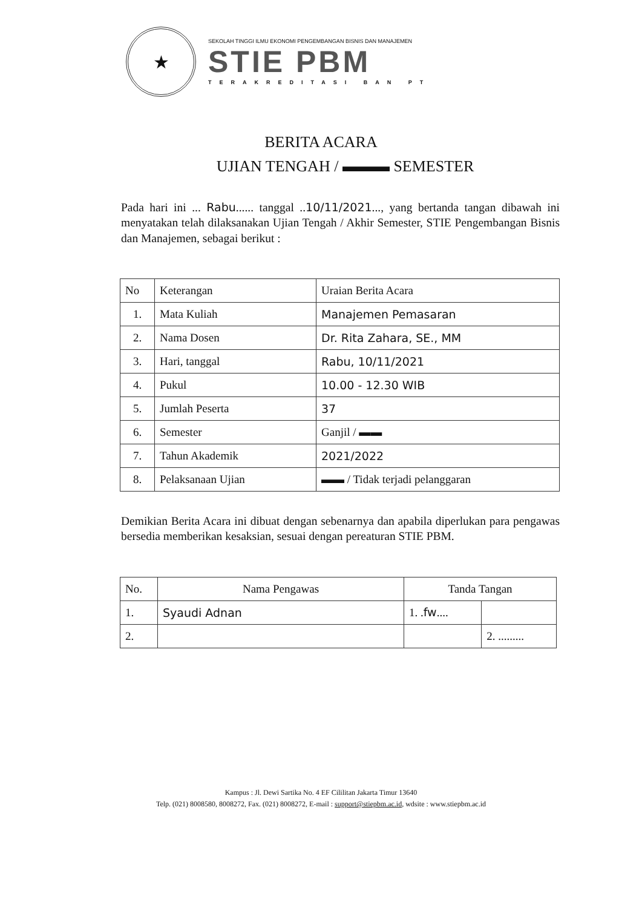★
SEKOLAH TINGGI ILMU EKONOMI PENGEMBANGAN BISNIS DAN MANAJEMEN
STIE PBM
TERAKREDITASI BAN PT
BERITA ACARA
UJIAN TENGAH / ▬▬▬ SEMESTER
Pada hari ini ... Rabu...... tanggal ..10/11/2021..., yang bertanda tangan dibawah ini menyatakan telah dilaksanakan Ujian Tengah / Akhir Semester, STIE Pengembangan Bisnis dan Manajemen, sebagai berikut :
| No | Keterangan | Uraian Berita Acara |
| --- | --- | --- |
| 1. | Mata Kuliah | Manajemen Pemasaran |
| 2. | Nama Dosen | Dr. Rita Zahara, SE., MM |
| 3. | Hari, tanggal | Rabu, 10/11/2021 |
| 4. | Pukul | 10.00 - 12.30 WIB |
| 5. | Jumlah Peserta | 37 |
| 6. | Semester | Ganjil / ▬▬ |
| 7. | Tahun Akademik | 2021/2022 |
| 8. | Pelaksanaan Ujian | ▬▬ / Tidak terjadi pelanggaran |
Demikian Berita Acara ini dibuat dengan sebenarnya dan apabila diperlukan para pengawas bersedia memberikan kesaksian, sesuai dengan pereaturan STIE PBM.
| No. | Nama Pengawas | Tanda Tangan | |
| --- | --- | --- | --- |
| 1. | Syaudi Adnan | 1. . fw .... | |
| 2. | | | 2. ......... |
Kampus : Jl. Dewi Sartika No. 4 EF Cililitan Jakarta Timur 13640
Telp. (021) 8008580, 8008272, Fax. (021) 8008272, E-mail : support@stiepbm.ac.id, wdsite : www.stiepbm.ac.id